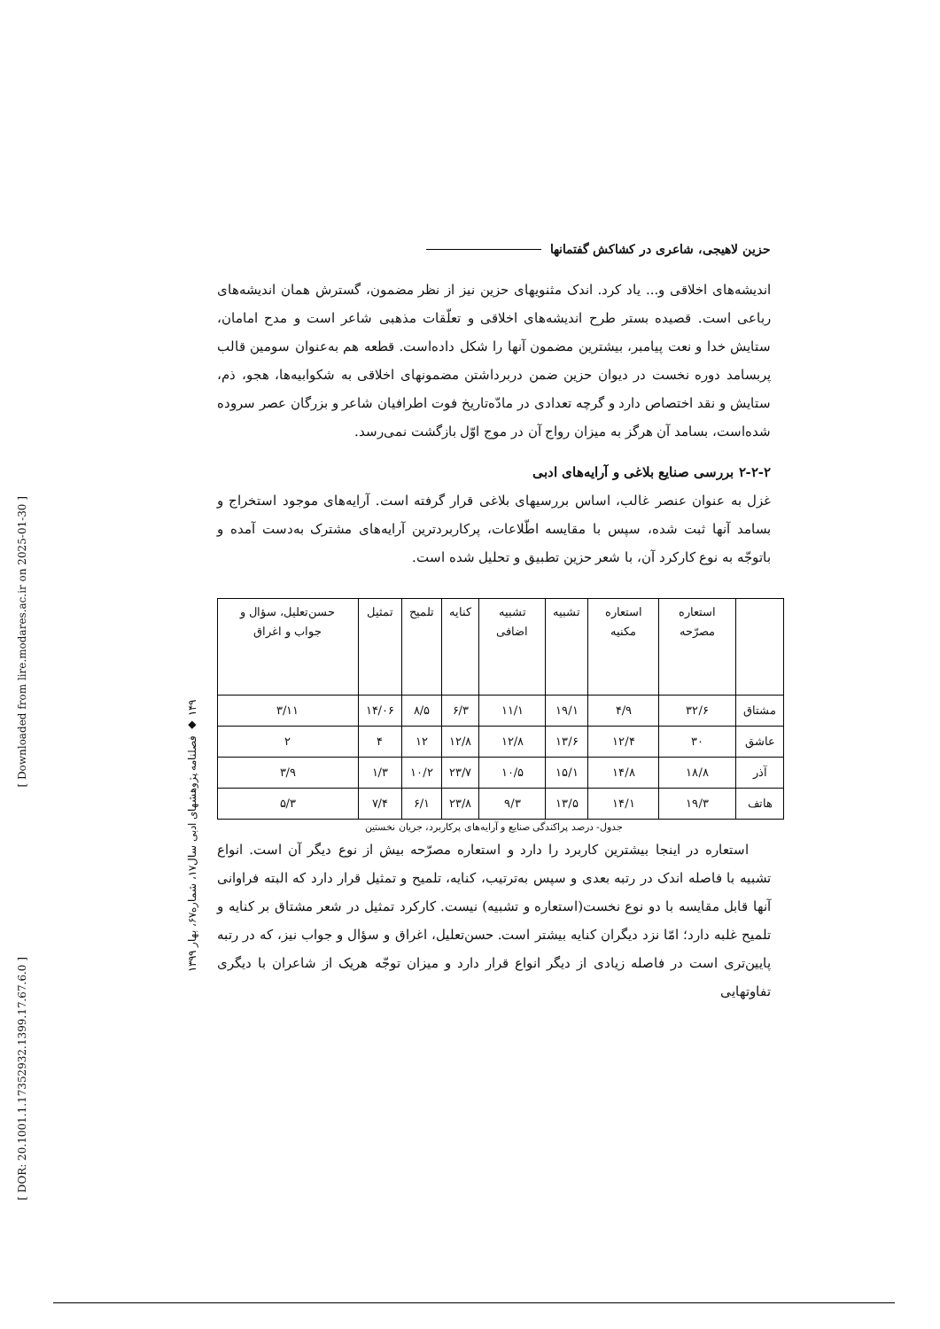۱۴۹ ◆ فصلنامه پژوهشهای ادبی سال۱۷، شماره۶۷، بهار ۱۳۹۹
[ Downloaded from lire.modares.ac.ir on 2025-01-30 ]
[ DOR: 20.1001.1.17352932.1399.17.67.6.0 ]
حزین لاهیجی، شاعری در کشاکش گفتمانها
اندیشه‌های اخلاقی و... یاد کرد. اندک مثنویهای حزین نیز از نظر مضمون، گسترش همان اندیشه‌های رباعی است. قصیده بستر طرح اندیشه‌های اخلاقی و تعلّقات مذهبی شاعر است و مدح امامان، ستایش خدا و نعت پیامبر، بیشترین مضمون آنها را شکل داده‌است. قطعه هم به‌عنوان سومین قالب پربسامد دوره نخست در دیوان حزین ضمن دربرداشتن مضمونهای اخلاقی به شکوابیه‌ها، هجو، ذم، ستایش و نقد اختصاص دارد و گرچه تعدادی در مادّه‌تاریخ فوت اطرافیان شاعر و بزرگان عصر سروده شده‌است، بسامد آن هرگز به میزان رواج آن در موج اوّل بازگشت نمی‌رسد.
۲-۲-۲ بررسی صنایع بلاغی و آرایه‌های ادبی
غزل به عنوان عنصر غالب، اساس بررسیهای بلاغی قرار گرفته است. آرایه‌های موجود استخراج و بسامد آنها ثبت شده، سپس با مقایسه اطّلاعات، پرکاربردترین آرایه‌های مشترک به‌دست آمده و باتوجّه به نوع کارکرد آن، با شعر حزین تطبیق و تحلیل شده است.
| | استعاره مصرّحه | استعاره مکنیه | تشبیه | تشبیه اضافی | کنایه | تلمیح | تمثیل | حسن‌تعلیل، سؤال و جواب و اغراق |
| --- | --- | --- | --- | --- | --- | --- | --- | --- |
| مشتاق | ۳۲/۶ | ۴/۹ | ۱۹/۱ | ۱۱/۱ | ۶/۳ | ۸/۵ | ۱۴/۰۶ | ۳/۱۱ |
| عاشق | ۳۰ | ۱۲/۴ | ۱۳/۶ | ۱۲/۸ | ۱۲/۸ | ۱۲ | ۴ | ۲ |
| آذر | ۱۸/۸ | ۱۴/۸ | ۱۵/۱ | ۱۰/۵ | ۲۳/۷ | ۱۰/۲ | ۱/۳ | ۳/۹ |
| هاتف | ۱۹/۳ | ۱۴/۱ | ۱۳/۵ | ۹/۳ | ۲۳/۸ | ۶/۱ | ۷/۴ | ۵/۳ |
جدول- درصد پراکندگی صنایع و آرایه‌های پرکاربرد، جریان نخستین
استعاره در اینجا بیشترین کاربرد را دارد و استعاره مصرّحه بیش از نوع دیگر آن است. انواع تشبیه با فاصله اندک در رتبه بعدی و سپس به‌ترتیب، کنایه، تلمیح و تمثیل قرار دارد که البته فراوانی آنها قابل مقایسه با دو نوع نخست(استعاره و تشبیه) نیست. کارکرد تمثیل در شعر مشتاق بر کنایه و تلمیح غلبه دارد؛ امّا نزد دیگران کنایه بیشتر است. حسن‌تعلیل، اغراق و سؤال و جواب نیز، که در رتبه پایین‌تری است در فاصله زیادی از دیگر انواع قرار دارد و میزان توجّه هریک از شاعران با دیگری تفاوتهایی